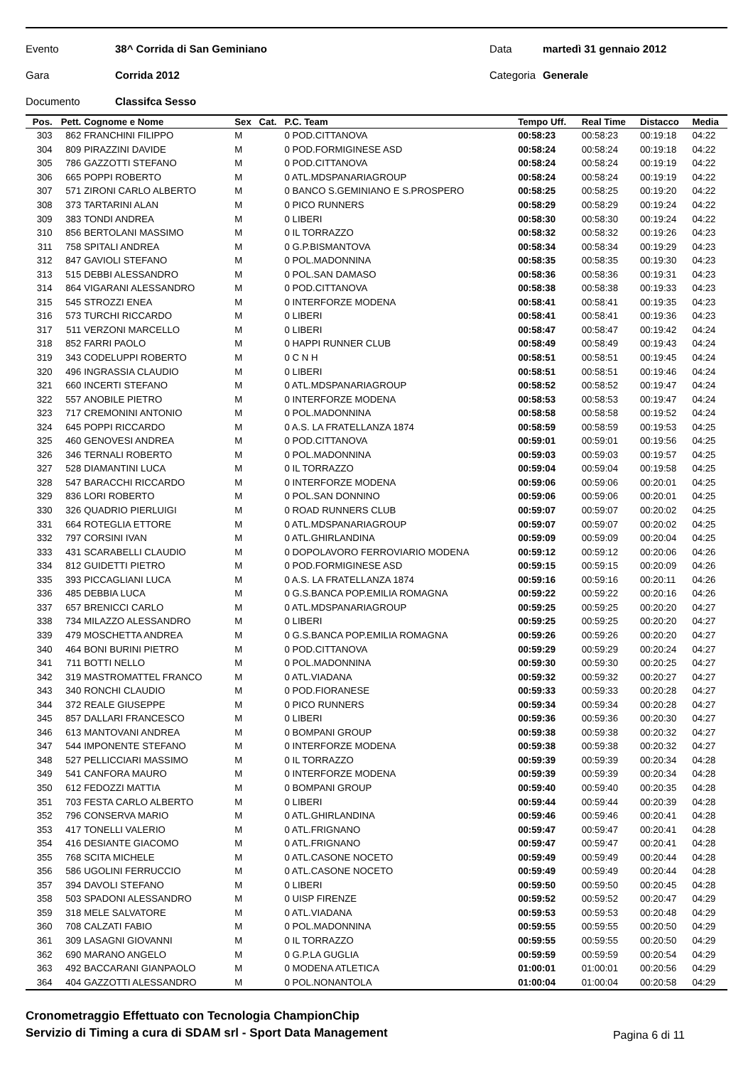Evento 38^ Corrida di San Geminiano Data martedì 31 gennaio 2012
Gara Corrida 2012 Categoria Generale
Documento Classifca Sesso
| Pos. | Pett. | Cognome e Nome | Sex | Cat. | P.C. Team | Tempo Uff. | Real Time | Distacco | Media |
| --- | --- | --- | --- | --- | --- | --- | --- | --- | --- |
| 303 | 862 | FRANCHINI FILIPPO | M | | 0 POD.CITTANOVA | 00:58:23 | 00:58:23 | 00:19:18 | 04:22 |
| 304 | 809 | PIRAZZINI DAVIDE | M | | 0 POD.FORMIGINESE ASD | 00:58:24 | 00:58:24 | 00:19:18 | 04:22 |
| 305 | 786 | GAZZOTTI STEFANO | M | | 0 POD.CITTANOVA | 00:58:24 | 00:58:24 | 00:19:19 | 04:22 |
| 306 | 665 | POPPI ROBERTO | M | | 0 ATL.MDSPANARIAGROUP | 00:58:24 | 00:58:24 | 00:19:19 | 04:22 |
| 307 | 571 | ZIRONI CARLO ALBERTO | M | | 0 BANCO S.GEMINIANO E S.PROSPERO | 00:58:25 | 00:58:25 | 00:19:20 | 04:22 |
| 308 | 373 | TARTARINI ALAN | M | | 0 PICO RUNNERS | 00:58:29 | 00:58:29 | 00:19:24 | 04:22 |
| 309 | 383 | TONDI ANDREA | M | | 0 LIBERI | 00:58:30 | 00:58:30 | 00:19:24 | 04:22 |
| 310 | 856 | BERTOLANI MASSIMO | M | | 0 IL TORRAZZO | 00:58:32 | 00:58:32 | 00:19:26 | 04:23 |
| 311 | 758 | SPITALI ANDREA | M | | 0 G.P.BISMANTOVA | 00:58:34 | 00:58:34 | 00:19:29 | 04:23 |
| 312 | 847 | GAVIOLI STEFANO | M | | 0 POL.MADONNINA | 00:58:35 | 00:58:35 | 00:19:30 | 04:23 |
| 313 | 515 | DEBBI ALESSANDRO | M | | 0 POL.SAN DAMASO | 00:58:36 | 00:58:36 | 00:19:31 | 04:23 |
| 314 | 864 | VIGARANI ALESSANDRO | M | | 0 POD.CITTANOVA | 00:58:38 | 00:58:38 | 00:19:33 | 04:23 |
| 315 | 545 | STROZZI ENEA | M | | 0 INTERFORZE MODENA | 00:58:41 | 00:58:41 | 00:19:35 | 04:23 |
| 316 | 573 | TURCHI RICCARDO | M | | 0 LIBERI | 00:58:41 | 00:58:41 | 00:19:36 | 04:23 |
| 317 | 511 | VERZONI MARCELLO | M | | 0 LIBERI | 00:58:47 | 00:58:47 | 00:19:42 | 04:24 |
| 318 | 852 | FARRI PAOLO | M | | 0 HAPPI RUNNER CLUB | 00:58:49 | 00:58:49 | 00:19:43 | 04:24 |
| 319 | 343 | CODELUPPI ROBERTO | M | | 0 C N H | 00:58:51 | 00:58:51 | 00:19:45 | 04:24 |
| 320 | 496 | INGRASSIA CLAUDIO | M | | 0 LIBERI | 00:58:51 | 00:58:51 | 00:19:46 | 04:24 |
| 321 | 660 | INCERTI STEFANO | M | | 0 ATL.MDSPANARIAGROUP | 00:58:52 | 00:58:52 | 00:19:47 | 04:24 |
| 322 | 557 | ANOBILE PIETRO | M | | 0 INTERFORZE MODENA | 00:58:53 | 00:58:53 | 00:19:47 | 04:24 |
| 323 | 717 | CREMONINI ANTONIO | M | | 0 POL.MADONNINA | 00:58:58 | 00:58:58 | 00:19:52 | 04:24 |
| 324 | 645 | POPPI RICCARDO | M | | 0 A.S. LA FRATELLANZA 1874 | 00:58:59 | 00:58:59 | 00:19:53 | 04:25 |
| 325 | 460 | GENOVESI ANDREA | M | | 0 POD.CITTANOVA | 00:59:01 | 00:59:01 | 00:19:56 | 04:25 |
| 326 | 346 | TERNALI ROBERTO | M | | 0 POL.MADONNINA | 00:59:03 | 00:59:03 | 00:19:57 | 04:25 |
| 327 | 528 | DIAMANTINI LUCA | M | | 0 IL TORRAZZO | 00:59:04 | 00:59:04 | 00:19:58 | 04:25 |
| 328 | 547 | BARACCHI RICCARDO | M | | 0 INTERFORZE MODENA | 00:59:06 | 00:59:06 | 00:20:01 | 04:25 |
| 329 | 836 | LORI ROBERTO | M | | 0 POL.SAN DONNINO | 00:59:06 | 00:59:06 | 00:20:01 | 04:25 |
| 330 | 326 | QUADRIO PIERLUIGI | M | | 0 ROAD RUNNERS CLUB | 00:59:07 | 00:59:07 | 00:20:02 | 04:25 |
| 331 | 664 | ROTEGLIA ETTORE | M | | 0 ATL.MDSPANARIAGROUP | 00:59:07 | 00:59:07 | 00:20:02 | 04:25 |
| 332 | 797 | CORSINI IVAN | M | | 0 ATL.GHIRLANDINA | 00:59:09 | 00:59:09 | 00:20:04 | 04:25 |
| 333 | 431 | SCARABELLI CLAUDIO | M | | 0 DOPOLAVORO FERROVIARIO MODENA | 00:59:12 | 00:59:12 | 00:20:06 | 04:26 |
| 334 | 812 | GUIDETTI PIETRO | M | | 0 POD.FORMIGINESE ASD | 00:59:15 | 00:59:15 | 00:20:09 | 04:26 |
| 335 | 393 | PICCAGLIANI LUCA | M | | 0 A.S. LA FRATELLANZA 1874 | 00:59:16 | 00:59:16 | 00:20:11 | 04:26 |
| 336 | 485 | DEBBIA LUCA | M | | 0 G.S.BANCA POP.EMILIA ROMAGNA | 00:59:22 | 00:59:22 | 00:20:16 | 04:26 |
| 337 | 657 | BRENICCI CARLO | M | | 0 ATL.MDSPANARIAGROUP | 00:59:25 | 00:59:25 | 00:20:20 | 04:27 |
| 338 | 734 | MILAZZO ALESSANDRO | M | | 0 LIBERI | 00:59:25 | 00:59:25 | 00:20:20 | 04:27 |
| 339 | 479 | MOSCHETTA ANDREA | M | | 0 G.S.BANCA POP.EMILIA ROMAGNA | 00:59:26 | 00:59:26 | 00:20:20 | 04:27 |
| 340 | 464 | BONI BURINI PIETRO | M | | 0 POD.CITTANOVA | 00:59:29 | 00:59:29 | 00:20:24 | 04:27 |
| 341 | 711 | BOTTI NELLO | M | | 0 POL.MADONNINA | 00:59:30 | 00:59:30 | 00:20:25 | 04:27 |
| 342 | 319 | MASTROMATTEL FRANCO | M | | 0 ATL.VIADANA | 00:59:32 | 00:59:32 | 00:20:27 | 04:27 |
| 343 | 340 | RONCHI CLAUDIO | M | | 0 POD.FIORANESE | 00:59:33 | 00:59:33 | 00:20:28 | 04:27 |
| 344 | 372 | REALE GIUSEPPE | M | | 0 PICO RUNNERS | 00:59:34 | 00:59:34 | 00:20:28 | 04:27 |
| 345 | 857 | DALLARI FRANCESCO | M | | 0 LIBERI | 00:59:36 | 00:59:36 | 00:20:30 | 04:27 |
| 346 | 613 | MANTOVANI ANDREA | M | | 0 BOMPANI GROUP | 00:59:38 | 00:59:38 | 00:20:32 | 04:27 |
| 347 | 544 | IMPONENTE STEFANO | M | | 0 INTERFORZE MODENA | 00:59:38 | 00:59:38 | 00:20:32 | 04:27 |
| 348 | 527 | PELLICCIARI MASSIMO | M | | 0 IL TORRAZZO | 00:59:39 | 00:59:39 | 00:20:34 | 04:28 |
| 349 | 541 | CANFORA MAURO | M | | 0 INTERFORZE MODENA | 00:59:39 | 00:59:39 | 00:20:34 | 04:28 |
| 350 | 612 | FEDOZZI MATTIA | M | | 0 BOMPANI GROUP | 00:59:40 | 00:59:40 | 00:20:35 | 04:28 |
| 351 | 703 | FESTA CARLO ALBERTO | M | | 0 LIBERI | 00:59:44 | 00:59:44 | 00:20:39 | 04:28 |
| 352 | 796 | CONSERVA MARIO | M | | 0 ATL.GHIRLANDINA | 00:59:46 | 00:59:46 | 00:20:41 | 04:28 |
| 353 | 417 | TONELLI VALERIO | M | | 0 ATL.FRIGNANO | 00:59:47 | 00:59:47 | 00:20:41 | 04:28 |
| 354 | 416 | DESIANTE GIACOMO | M | | 0 ATL.FRIGNANO | 00:59:47 | 00:59:47 | 00:20:41 | 04:28 |
| 355 | 768 | SCITA MICHELE | M | | 0 ATL.CASONE NOCETO | 00:59:49 | 00:59:49 | 00:20:44 | 04:28 |
| 356 | 586 | UGOLINI FERRUCCIO | M | | 0 ATL.CASONE NOCETO | 00:59:49 | 00:59:49 | 00:20:44 | 04:28 |
| 357 | 394 | DAVOLI STEFANO | M | | 0 LIBERI | 00:59:50 | 00:59:50 | 00:20:45 | 04:28 |
| 358 | 503 | SPADONI ALESSANDRO | M | | 0 UISP FIRENZE | 00:59:52 | 00:59:52 | 00:20:47 | 04:29 |
| 359 | 318 | MELE SALVATORE | M | | 0 ATL.VIADANA | 00:59:53 | 00:59:53 | 00:20:48 | 04:29 |
| 360 | 708 | CALZATI FABIO | M | | 0 POL.MADONNINA | 00:59:55 | 00:59:55 | 00:20:50 | 04:29 |
| 361 | 309 | LASAGNI GIOVANNI | M | | 0 IL TORRAZZO | 00:59:55 | 00:59:55 | 00:20:50 | 04:29 |
| 362 | 690 | MARANO ANGELO | M | | 0 G.P.LA GUGLIA | 00:59:59 | 00:59:59 | 00:20:54 | 04:29 |
| 363 | 492 | BACCARANI GIANPAOLO | M | | 0 MODENA ATLETICA | 01:00:01 | 01:00:01 | 00:20:56 | 04:29 |
| 364 | 404 | GAZZOTTI ALESSANDRO | M | | 0 POL.NONANTOLA | 01:00:04 | 01:00:04 | 00:20:58 | 04:29 |
Cronometraggio Effettuato con Tecnologia ChampionChip
Servizio di Timing a cura di SDAM srl - Sport Data Management
Pagina 6 di 11